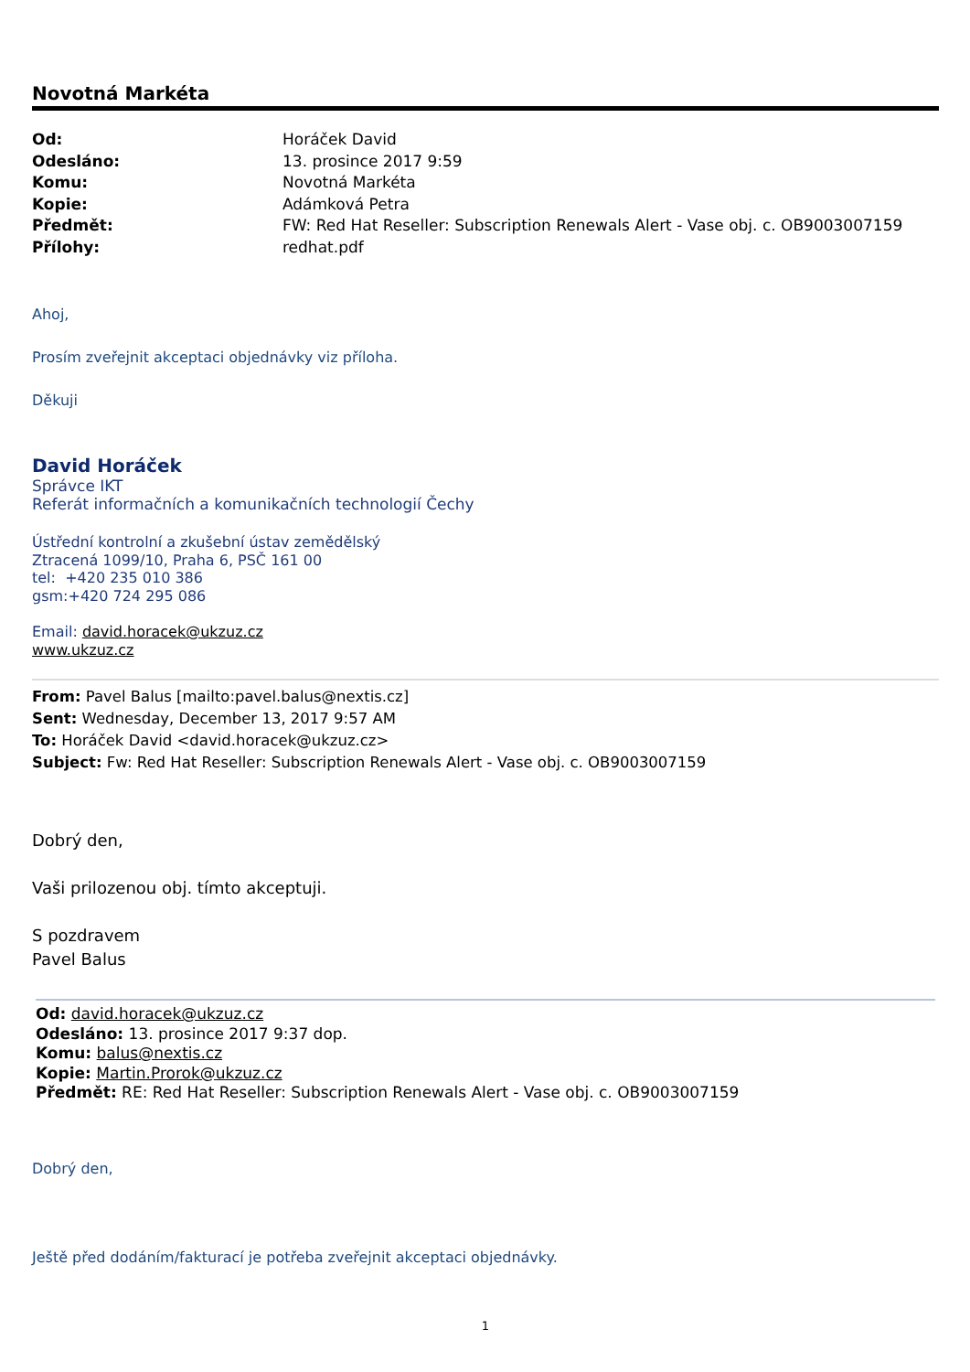Novotná Markéta
| Od: | Horáček David |
| Odesláno: | 13. prosince 2017 9:59 |
| Komu: | Novotná Markéta |
| Kopie: | Adámková Petra |
| Předmět: | FW: Red Hat Reseller: Subscription Renewals Alert - Vase obj. c. OB9003007159 |
| Přílohy: | redhat.pdf |
Ahoj,
Prosím zveřejnit akceptaci objednávky viz příloha.
Děkuji
David Horáček
Správce IKT
Referát informačních a komunikačních technologií Čechy
Ústřední kontrolní a zkušební ústav zemědělský
Ztracená 1099/10, Praha 6, PSČ 161 00
tel: +420 235 010 386
gsm:+420 724 295 086
Email: david.horacek@ukzuz.cz
www.ukzuz.cz
From: Pavel Balus [mailto:pavel.balus@nextis.cz]
Sent: Wednesday, December 13, 2017 9:57 AM
To: Horáček David <david.horacek@ukzuz.cz>
Subject: Fw: Red Hat Reseller: Subscription Renewals Alert - Vase obj. c. OB9003007159
Dobrý den,
Vaši prilozenou obj. tímto akceptuji.
S pozdravem
Pavel Balus
Od: david.horacek@ukzuz.cz
Odesláno: 13. prosince 2017 9:37 dop.
Komu: balus@nextis.cz
Kopie: Martin.Prorok@ukzuz.cz
Předmět: RE: Red Hat Reseller: Subscription Renewals Alert - Vase obj. c. OB9003007159
Dobrý den,
Ještě před dodáním/fakturací je potřeba zveřejnit akceptaci objednávky.
1